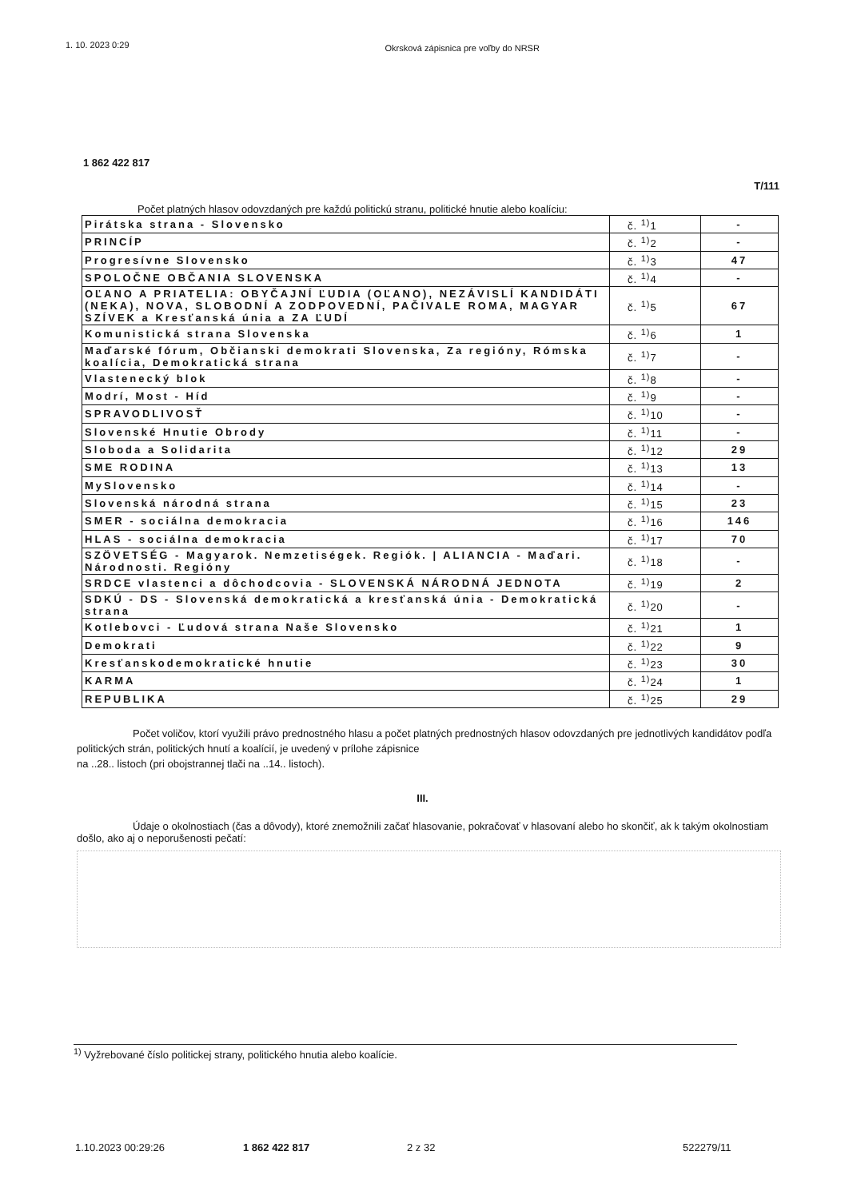1. 10. 2023 0:29 Okrsková zápisnica pre voľby do NRSR
1 862 422 817
T/111
Počet platných hlasov odovzdaných pre každú politickú stranu, politické hnutie alebo koalíciu:
| Pirátska strana - Slovensko | č. <sup>1)</sup>1 | - |
| PRINCÍP | č. <sup>1)</sup>2 | - |
| Progresívne Slovensko | č. <sup>1)</sup>3 | 47 |
| SPOLOČNE OBČANIA SLOVENSKA | č. <sup>1)</sup>4 | - |
| OĽANO A PRIATELIA: OBYČAJNÍ ĽUDIA (OĽANO), NEZÁVISLÍ KANDIDÁTI (NEKA), NOVA, SLOBODNÍ A ZODPOVEDNÍ, PAČIVALE ROMA, MAGYAR SZÍVEK a Kresťanská únia a ZA ĽUDÍ | č. <sup>1)</sup>5 | 67 |
| Komunistická strana Slovenska | č. <sup>1)</sup>6 | 1 |
| Maďarské fórum, Občianski demokrati Slovenska, Za regióny, Rómska koalícia, Demokratická strana | č. <sup>1)</sup>7 | - |
| Vlastenecký blok | č. <sup>1)</sup>8 | - |
| Modrí, Most - Híd | č. <sup>1)</sup>9 | - |
| SPRAVODLIVOSŤ | č. <sup>1)</sup>10 | - |
| Slovenské Hnutie Obrody | č. <sup>1)</sup>11 | - |
| Sloboda a Solidarita | č. <sup>1)</sup>12 | 29 |
| SME RODINA | č. <sup>1)</sup>13 | 13 |
| MySlovensko | č. <sup>1)</sup>14 | - |
| Slovenská národná strana | č. <sup>1)</sup>15 | 23 |
| SMER - sociálna demokracia | č. <sup>1)</sup>16 | 146 |
| HLAS - sociálna demokracia | č. <sup>1)</sup>17 | 70 |
| SZÖVETSÉG - Magyarok. Nemzetiségek. Regiók. / ALIANCIA - Maďari. Národnosti. Regióny | č. <sup>1)</sup>18 | - |
| SRDCE vlastenci a dôchodcovia - SLOVENSKÁ NÁRODNÁ JEDNOTA | č. <sup>1)</sup>19 | 2 |
| SDKÚ - DS - Slovenská demokratická a kresťanská únia - Demokratická strana | č. <sup>1)</sup>20 | - |
| Kotlebovci - Ľudová strana Naše Slovensko | č. <sup>1)</sup>21 | 1 |
| Demokrati | č. <sup>1)</sup>22 | 9 |
| Kresťanskodemokratické hnutie | č. <sup>1)</sup>23 | 30 |
| KARMA | č. <sup>1)</sup>24 | 1 |
| REPUBLIKA | č. <sup>1)</sup>25 | 29 |
Počet voličov, ktorí využili právo prednostného hlasu a počet platných prednostných hlasov odovzdaných pre jednotlivých kandidátov podľa politických strán, politických hnutí a koalícií, je uvedený v prílohe zápisnice
na ..28.. listoch (pri obojstrannej tlači na ..14.. listoch).
III.
Údaje o okolnostiach (čas a dôvody), ktoré znemožnili začať hlasovanie, pokračovať v hlasovaní alebo ho skončiť, ak k takým okolnostiam došlo, ako aj o neporušenosti pečatí:
<sup>1)</sup> Vyžrebované číslo politickej strany, politického hnutia alebo koalície.
1.10.2023 00:29:26 1 862 422 817 2 z 32 522279/11